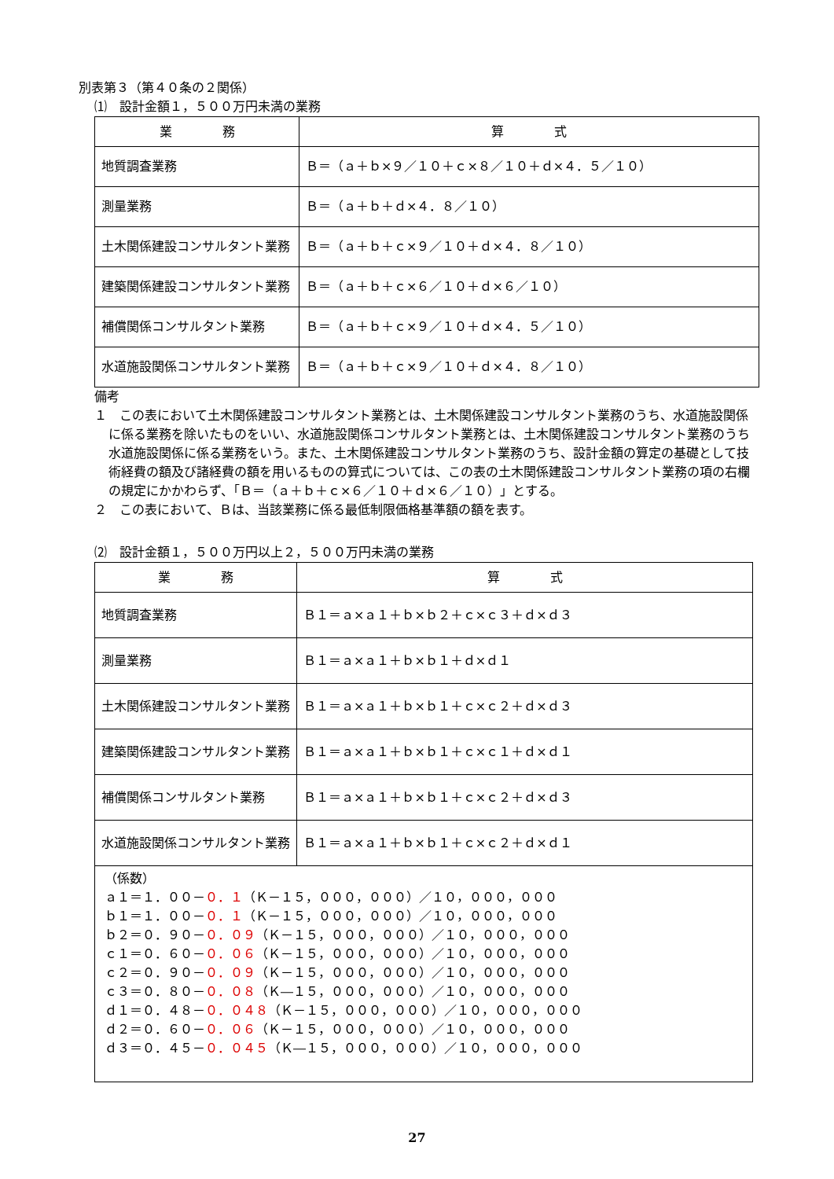別表第３（第４０条の２関係）
⑴　設計金額１，５００万円未満の業務
| 業 務 | 算 式 |
| --- | --- |
| 地質調査業務 | Ｂ＝（ａ＋ｂ×９／１０＋ｃ×８／１０＋ｄ×４．５／１０） |
| 測量業務 | Ｂ＝（ａ＋ｂ＋ｄ×４．８／１０） |
| 土木関係建設コンサルタント業務 | Ｂ＝（ａ＋ｂ＋ｃ×９／１０＋ｄ×４．８／１０） |
| 建築関係建設コンサルタント業務 | Ｂ＝（ａ＋ｂ＋ｃ×６／１０＋ｄ×６／１０） |
| 補償関係コンサルタント業務 | Ｂ＝（ａ＋ｂ＋ｃ×９／１０＋ｄ×４．５／１０） |
| 水道施設関係コンサルタント業務 | Ｂ＝（ａ＋ｂ＋ｃ×９／１０＋ｄ×４．８／１０） |
備考
１　この表において土木関係建設コンサルタント業務とは、土木関係建設コンサルタント業務のうち、水道施設関係に係る業務を除いたものをいい、水道施設関係コンサルタント業務とは、土木関係建設コンサルタント業務のうち水道施設関係に係る業務をいう。また、土木関係建設コンサルタント業務のうち、設計金額の算定の基礎として技術経費の額及び諸経費の額を用いるものの算式については、この表の土木関係建設コンサルタント業務の項の右欄の規定にかかわらず、「Ｂ＝（ａ＋ｂ＋ｃ×６／１０＋ｄ×６／１０）」とする。
２　この表において、Ｂは、当該業務に係る最低制限価格基準額の額を表す。
⑵　設計金額１，５００万円以上２，５００万円未満の業務
| 業 務 | 算 式 |
| --- | --- |
| 地質調査業務 | Ｂ１＝ａ×ａ１＋ｂ×ｂ２＋ｃ×ｃ３＋ｄ×ｄ３ |
| 測量業務 | Ｂ１＝ａ×ａ１＋ｂ×ｂ１＋ｄ×ｄ１ |
| 土木関係建設コンサルタント業務 | Ｂ１＝ａ×ａ１＋ｂ×ｂ１＋ｃ×ｃ２＋ｄ×ｄ３ |
| 建築関係建設コンサルタント業務 | Ｂ１＝ａ×ａ１＋ｂ×ｂ１＋ｃ×ｃ１＋ｄ×ｄ１ |
| 補償関係コンサルタント業務 | Ｂ１＝ａ×ａ１＋ｂ×ｂ１＋ｃ×ｃ２＋ｄ×ｄ３ |
| 水道施設関係コンサルタント業務 | Ｂ１＝ａ×ａ１＋ｂ×ｂ１＋ｃ×ｃ２＋ｄ×ｄ１ |
| （係数） ａ１＝１．００－ ０．１ （Ｋ－１５，０００，０００）／１０，０００，０００ ｂ１＝１．００－ ０．１ （Ｋ－１５，０００，０００）／１０，０００，０００ ｂ２＝０．９０－ ０．０９ （Ｋ－１５，０００，０００）／１０，０００，０００ ｃ１＝０．６０－ ０．０６ （Ｋ－１５，０００，０００）／１０，０００，０００ ｃ２＝０．９０－ ０．０９ （Ｋ－１５，０００，０００）／１０，０００，０００ ｃ３＝０．８０－ ０．０８ （Ｋ―１５，０００，０００）／１０，０００，０００ ｄ１＝０．４８－ ０．０４８ （Ｋ－１５，０００，０００）／１０，０００，０００ ｄ２＝０．６０－ ０．０６ （Ｋ－１５，０００，０００）／１０，０００，０００ ｄ３＝０．４５－ ０．０４５ （Ｋ―１５，０００，０００）／１０，０００，０００ | |
27